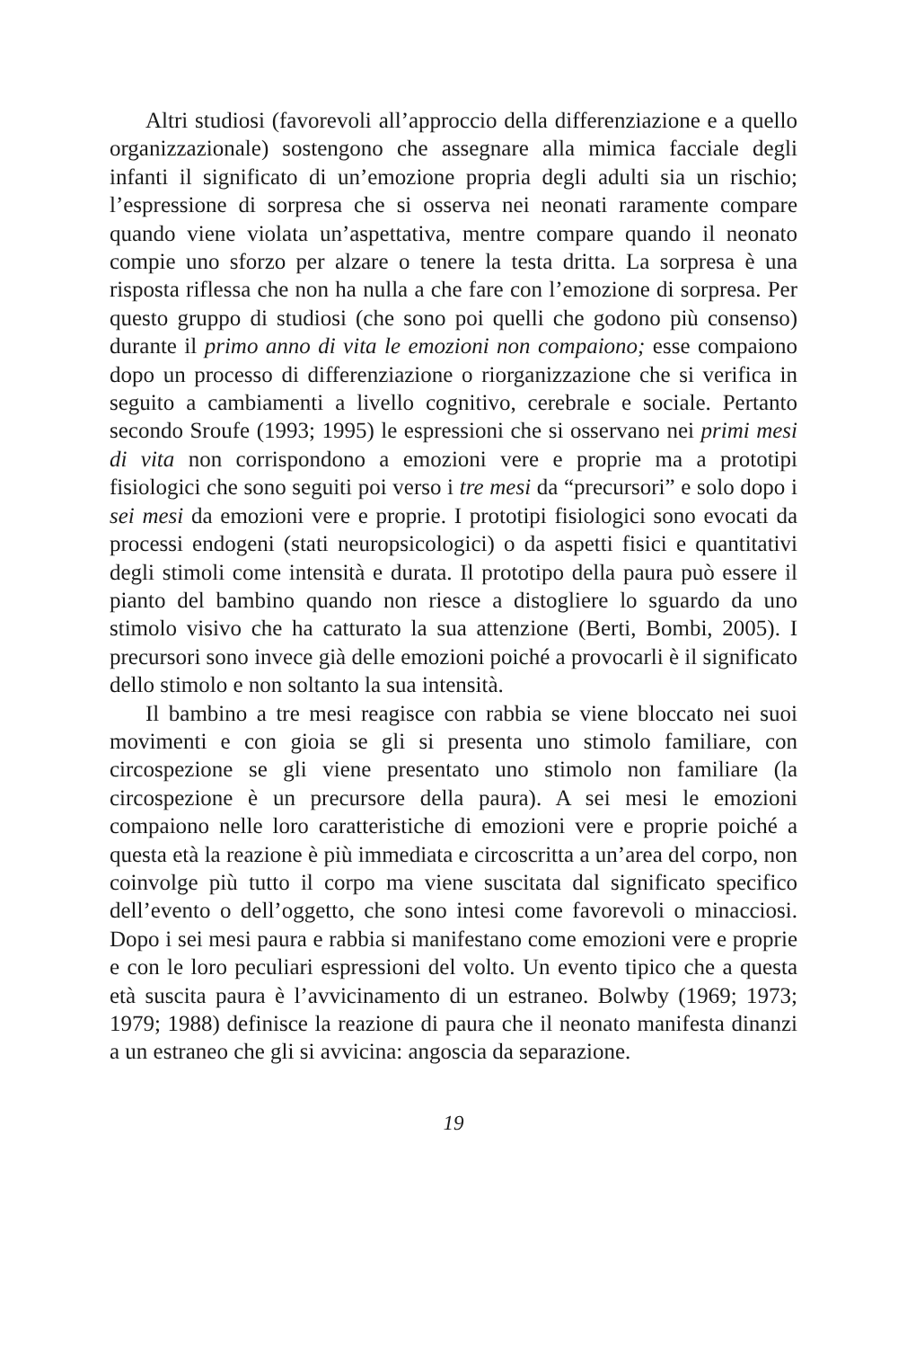Altri studiosi (favorevoli all’approccio della differenziazione e a quello organizzazionale) sostengono che assegnare alla mimica facciale degli infanti il significato di un’emozione propria degli adulti sia un rischio; l’espressione di sorpresa che si osserva nei neonati raramente compare quando viene violata un’aspettativa, mentre compare quando il neonato compie uno sforzo per alzare o tenere la testa dritta. La sorpresa è una risposta riflessa che non ha nulla a che fare con l’emozione di sorpresa. Per questo gruppo di studiosi (che sono poi quelli che godono più consenso) durante il primo anno di vita le emozioni non compaiono; esse compaiono dopo un processo di differenziazione o riorganizzazione che si verifica in seguito a cambiamenti a livello cognitivo, cerebrale e sociale. Pertanto secondo Sroufe (1993; 1995) le espressioni che si osservano nei primi mesi di vita non corrispondono a emozioni vere e proprie ma a prototipi fisiologici che sono seguiti poi verso i tre mesi da “precursori” e solo dopo i sei mesi da emozioni vere e proprie. I prototipi fisiologici sono evocati da processi endogeni (stati neuropsicologici) o da aspetti fisici e quantitativi degli stimoli come intensità e durata. Il prototipo della paura può essere il pianto del bambino quando non riesce a distogliere lo sguardo da uno stimolo visivo che ha catturato la sua attenzione (Berti, Bombi, 2005). I precursori sono invece già delle emozioni poiché a provocarli è il significato dello stimolo e non soltanto la sua intensità.
Il bambino a tre mesi reagisce con rabbia se viene bloccato nei suoi movimenti e con gioia se gli si presenta uno stimolo familiare, con circospezione se gli viene presentato uno stimolo non familiare (la circospezione è un precursore della paura). A sei mesi le emozioni compaiono nelle loro caratteristiche di emozioni vere e proprie poiché a questa età la reazione è più immediata e circoscritta a un’area del corpo, non coinvolge più tutto il corpo ma viene suscitata dal significato specifico dell’evento o dell’oggetto, che sono intesi come favorevoli o minacciosi. Dopo i sei mesi paura e rabbia si manifestano come emozioni vere e proprie e con le loro peculiari espressioni del volto. Un evento tipico che a questa età suscita paura è l’avvicinamento di un estraneo. Bolwby (1969; 1973; 1979; 1988) definisce la reazione di paura che il neonato manifesta dinanzi a un estraneo che gli si avvicina: angoscia da separazione.
19